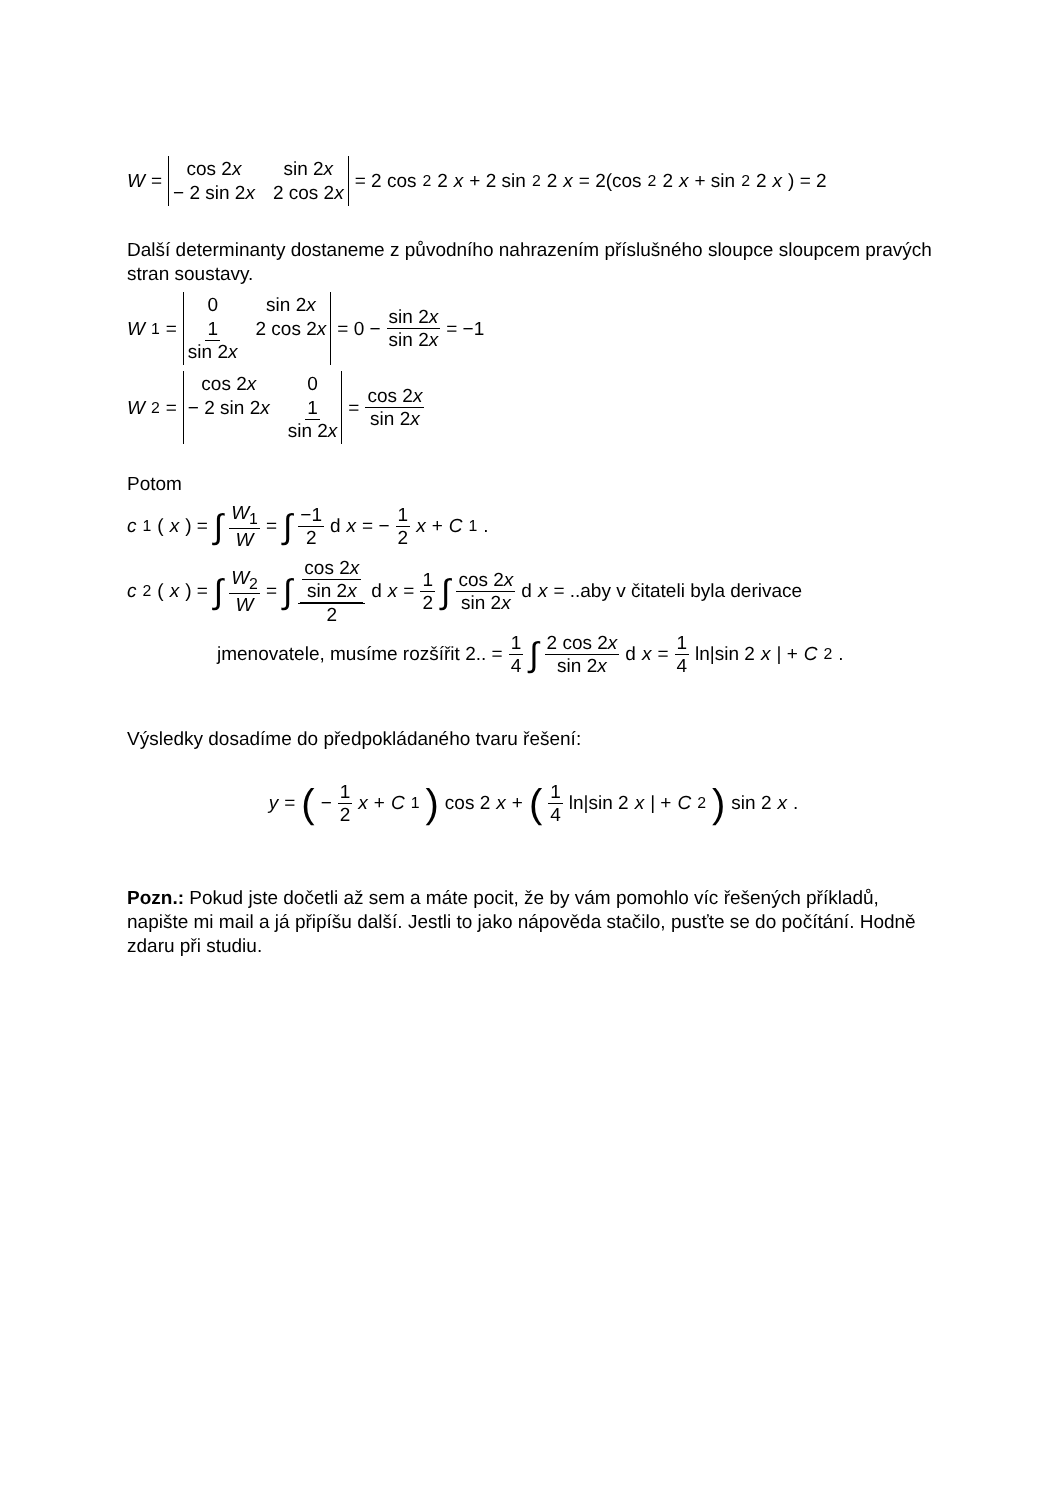W = cos 2x sin 2x − 2 sin 2x 2 cos 2x = 2 cos<sup>2</sup> 2 x + 2 sin<sup>2</sup> 2 x = 2(cos<sup>2</sup> 2 x + sin<sup>2</sup> 2 x) = 2
Další determinanty dostaneme z původního nahrazením příslušného sloupce sloupcem pravých stran soustavy.
W<sub>1</sub> = 0 sin 2x 1 sin 2x 2 cos 2x = 0 − sin 2x sin 2x = −1
W<sub>2</sub> = cos 2x 0 − 2 sin 2x 1 sin 2x = cos 2x sin 2x
Potom
c<sub>1</sub>(x) = ∫ W<sub>1</sub> W = ∫ −1 2 d x = − 1 2 x + C<sub>1</sub>.
c<sub>2</sub>(x) = ∫ W<sub>2</sub> W = ∫ cos 2x sin 2x 2 d x = 1 2 ∫ cos 2x sin 2x d x = ..aby v čitateli byla derivace
jmenovatele, musíme rozšířit 2.. = 1 4 ∫ 2 cos 2x sin 2x d x = 1 4 ln|sin 2 x | + C<sub>2</sub>.
Výsledky dosadíme do předpokládaného tvaru řešení:
y = (− 1 2 x + C<sub>1</sub>) cos 2 x + (1 4 ln|sin 2 x | + C<sub>2</sub>) sin 2 x .
Pozn.: Pokud jste dočetli až sem a máte pocit, že by vám pomohlo víc řešených příkladů, napište mi mail a já připíšu další. Jestli to jako nápověda stačilo, pusťte se do počítání. Hodně zdaru při studiu.